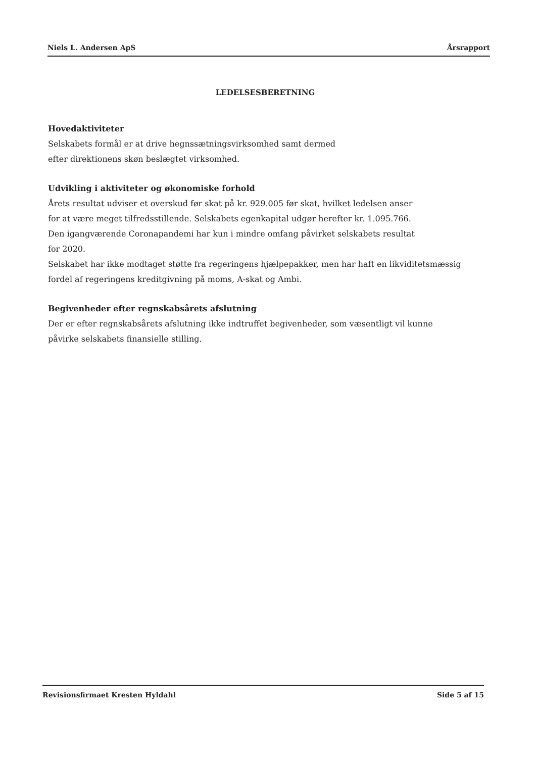Niels L. Andersen ApS Årsrapport
LEDELSESBERETNING
Hovedaktiviteter
Selskabets formål er at drive hegnssætningsvirksomhed samt dermed
efter direktionens skøn beslægtet virksomhed.
Udvikling i aktiviteter og økonomiske forhold
Årets resultat udviser et overskud før skat på kr. 929.005 før skat, hvilket ledelsen anser
for at være meget tilfredsstillende. Selskabets egenkapital udgør herefter kr. 1.095.766.
Den igangværende Coronapandemi har kun i mindre omfang påvirket selskabets resultat
for 2020.
Selskabet har ikke modtaget støtte fra regeringens hjælpepakker, men har haft en likviditetsmæssig
fordel af regeringens kreditgivning på moms, A-skat og Ambi.
Begivenheder efter regnskabsårets afslutning
Der er efter regnskabsårets afslutning ikke indtruffet begivenheder, som væsentligt vil kunne
påvirke selskabets finansielle stilling.
Revisionsfirmaet Kresten Hyldahl Side 5 af 15